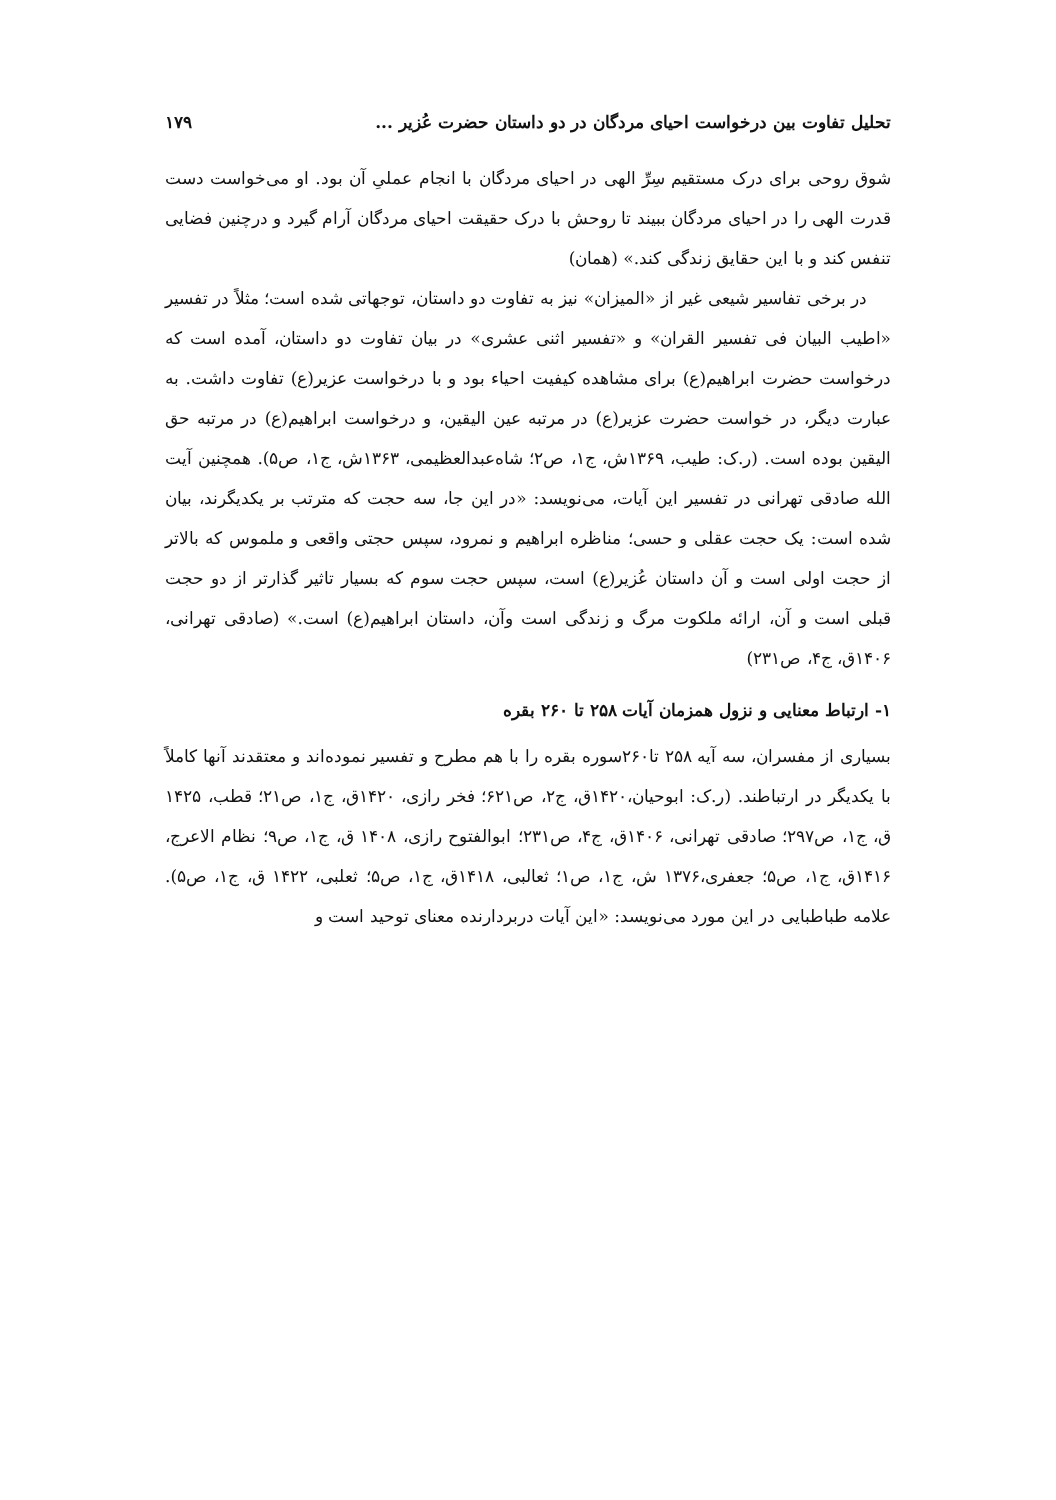تحلیل تفاوت بین درخواست احیای مردگان در دو داستان حضرت عُزیر ... ۱۷۹
شوق روحی برای درک مستقیم سِرِّ الهی در احیای مردگان با انجام عملیِ آن بود. او می‌خواست دست قدرت الهی را در احیای مردگان ببیند تا روحش با درک حقیقت احیای مردگان آرام گیرد و درچنین فضایی تنفس کند و با این حقایق زندگی کند.» (همان)
در برخی تفاسیر شیعی غیر از «المیزان» نیز به تفاوت دو داستان، توجهاتی شده است؛ مثلاً در تفسیر «اطیب البیان فی تفسیر القران» و «تفسیر اثنی عشری» در بیان تفاوت دو داستان، آمده است که درخواست حضرت ابراهیم(ع) برای مشاهده کیفیت احیاء بود و با درخواست عزیر(ع) تفاوت داشت. به عبارت دیگر، در خواست حضرت عزیر(ع) در مرتبه عین الیقین، و درخواست ابراهیم(ع) در مرتبه حق الیقین بوده است. (ر.ک: طیب، ۱۳۶۹ش، ج۱، ص۲؛ شاه‌عبدالعظیمی، ۱۳۶۳ش، ج۱، ص۵). همچنین آیت الله صادقی تهرانی در تفسیر این آیات، می‌نویسد: «در این جا، سه حجت که مترتب بر یکدیگرند، بیان شده است: یک حجت عقلی و حسی؛ مناظره ابراهیم و نمرود، سپس حجتی واقعی و ملموس که بالاتر از حجت اولی است و آن داستان عُزیر(ع) است، سپس حجت سوم که بسیار تاثیر گذارتر از دو حجت قبلی است و آن، ارائه ملکوت مرگ و زندگی است وآن، داستان ابراهیم(ع) است.» (صادقی تهرانی، ۱۴۰۶ق، ج۴، ص۲۳۱)
۱- ارتباط معنایی و نزول همزمان آیات ۲۵۸ تا ۲۶۰ بقره
بسیاری از مفسران، سه آیه ۲۵۸ تا۲۶۰سوره بقره را با هم مطرح و تفسیر نموده‌اند و معتقدند آنها کاملاً با یکدیگر در ارتباطند. (ر.ک: ابوحیان،۱۴۲۰ق، ج۲، ص۶۲۱؛ فخر رازی، ۱۴۲۰ق، ج۱، ص۲۱؛ قطب، ۱۴۲۵ ق، ج۱، ص۲۹۷؛ صادقی تهرانی، ۱۴۰۶ق، ج۴، ص۲۳۱؛ ابوالفتوح رازی، ۱۴۰۸ ق، ج۱، ص۹؛ نظام الاعرج، ۱۴۱۶ق، ج۱، ص۵؛ جعفری،۱۳۷۶ ش، ج۱، ص۱؛ ثعالبی، ۱۴۱۸ق، ج۱، ص۵؛ ثعلبی، ۱۴۲۲ ق، ج۱، ص۵). علامه طباطبایی در این مورد می‌نویسد: «این آیات دربردارنده معنای توحید است و